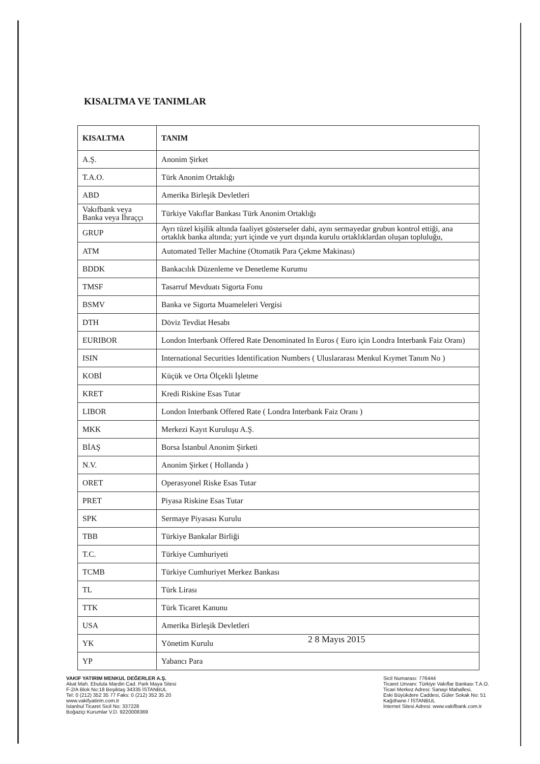KISALTMA VE TANIMLAR
| KISALTMA | TANIM |
| --- | --- |
| A.Ş. | Anonim Şirket |
| T.A.O. | Türk Anonim Ortaklığı |
| ABD | Amerika Birleşik Devletleri |
| Vakıfbank veya Banka veya İhraççı | Türkiye Vakıflar Bankası Türk Anonim Ortaklığı |
| GRUP | Ayrı tüzel kişilik altında faaliyet gösterseler dahi, aynı sermayedar grubun kontrol ettiği, ana ortaklık banka altında; yurt içinde ve yurt dışında kurulu ortaklıklardan oluşan topluluğu, |
| ATM | Automated Teller Machine (Otomatik Para Çekme Makinası) |
| BDDK | Bankacılık Düzenleme ve Denetleme Kurumu |
| TMSF | Tasarruf Mevduatı Sigorta Fonu |
| BSMV | Banka ve Sigorta Muameleleri Vergisi |
| DTH | Döviz Tevdiat Hesabı |
| EURIBOR | London Interbank Offered Rate Denominated In Euros ( Euro için Londra Interbank Faiz Oranı) |
| ISIN | International Securities Identification Numbers ( Uluslararası Menkul Kıymet Tanım No ) |
| KOBİ | Küçük ve Orta Ölçekli İşletme |
| KRET | Kredi Riskine Esas Tutar |
| LIBOR | London Interbank Offered Rate ( Londra Interbank Faiz Oranı ) |
| MKK | Merkezi Kayıt Kuruluşu A.Ş. |
| BİAŞ | Borsa İstanbul Anonim Şirketi |
| N.V. | Anonim Şirket ( Hollanda ) |
| ORET | Operasyonel Riske Esas Tutar |
| PRET | Piyasa Riskine Esas Tutar |
| SPK | Sermaye Piyasası Kurulu |
| TBB | Türkiye Bankalar Birliği |
| T.C. | Türkiye Cumhuriyeti |
| TCMB | Türkiye Cumhuriyet Merkez Bankası |
| TL | Türk Lirası |
| TTK | Türk Ticaret Kanunu |
| USA | Amerika Birleşik Devletleri |
| YK | Yönetim Kurulu |
| YP | Yabancı Para |
2 8 Mayıs 2015
VAKIF YATIRIM MENKUL DEĞERLER A.Ş.
Akat Mah. Ebulula Mardin Cad. Park Maya Sitesi
F-2/A Blok No:18 Beşiktaş 34335 İSTANBUL
Tel: 0 (212) 352 35 77 Faks: 0 (212) 352 35 20
www.vakifyatirim.com.tr
İstanbul Ticaret Sicil No: 337228
Boğaziçi Kurumlar V.D. 9220008369
Sicil Numarası: 776444
Ticaret Unvanı: Türkiye Vakıflar Bankası T.A.O.
Ticari Merkez Adresi: Sanayi Mahallesi,
Eski Büyükdere Caddesi, Güler Sokak No: 51
Kağıthane / İSTANBUL
İnternet Sitesi Adresi: www.vakifbank.com.tr